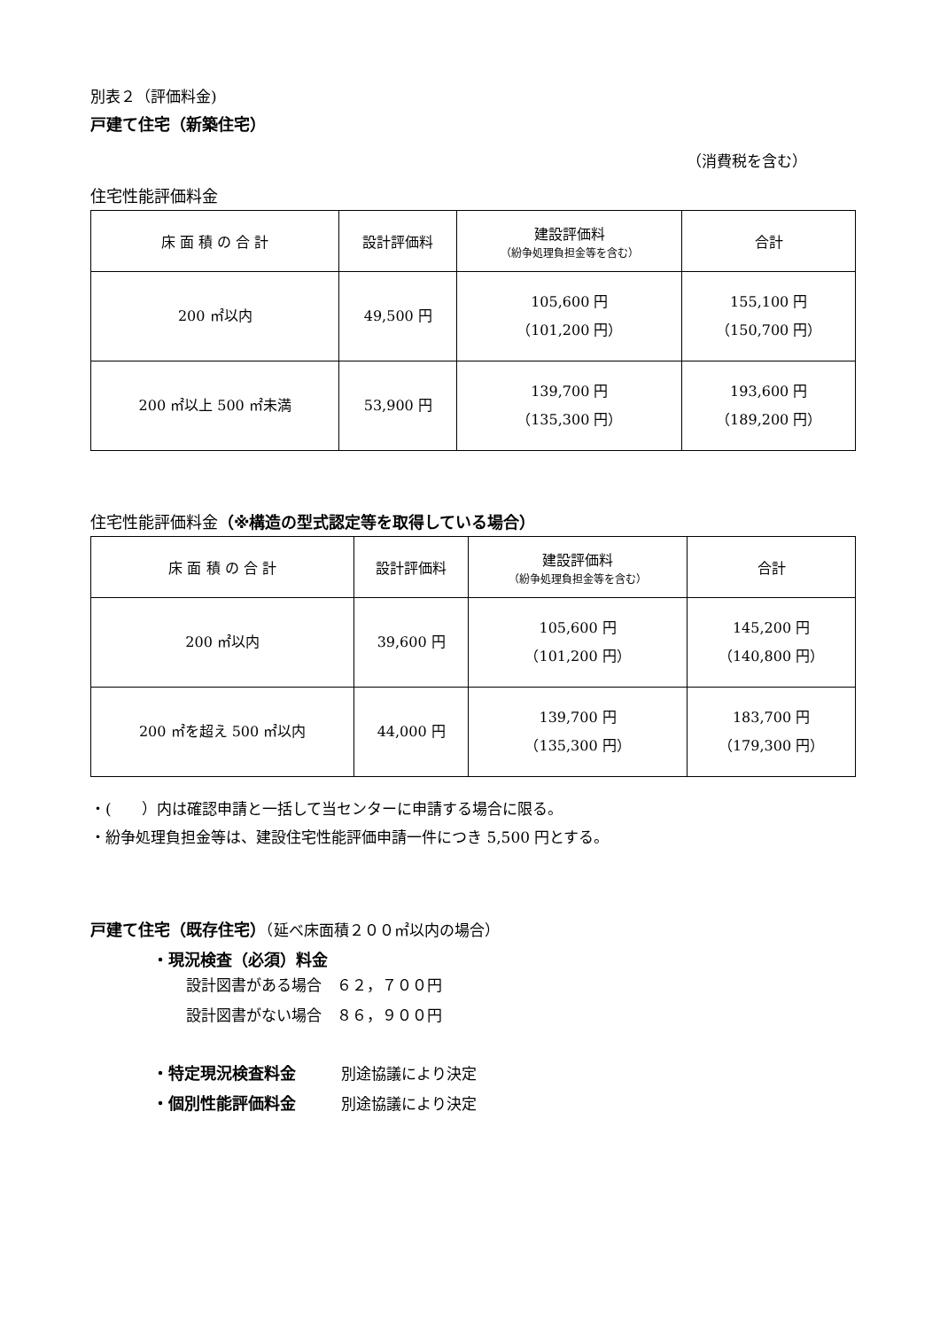別表２（評価料金)
戸建て住宅（新築住宅）
（消費税を含む）
住宅性能評価料金
| 床 面 積 の 合 計 | 設計評価料 | 建設評価料 （紛争処理負担金等を含む） | 合計 |
| --- | --- | --- | --- |
| 200 ㎡以内 | 49,500 円 | 105,600 円 （101,200 円） | 155,100 円 （150,700 円） |
| 200 ㎡以上 500 ㎡未満 | 53,900 円 | 139,700 円 （135,300 円） | 193,600 円 （189,200 円） |
住宅性能評価料金（※構造の型式認定等を取得している場合）
| 床 面 積 の 合 計 | 設計評価料 | 建設評価料 （紛争処理負担金等を含む） | 合計 |
| --- | --- | --- | --- |
| 200 ㎡以内 | 39,600 円 | 105,600 円 （101,200 円） | 145,200 円 （140,800 円） |
| 200 ㎡を超え 500 ㎡以内 | 44,000 円 | 139,700 円 （135,300 円） | 183,700 円 （179,300 円） |
・(　　）内は確認申請と一括して当センターに申請する場合に限る。
・紛争処理負担金等は、建設住宅性能評価申請一件につき 5,500 円とする。
戸建て住宅（既存住宅）（延べ床面積２００㎡以内の場合）
・現況検査（必須）料金
設計図書がある場合　６２，７００円
設計図書がない場合　８６，９００円
・特定現況検査料金　　　別途協議により決定
・個別性能評価料金　　　別途協議により決定